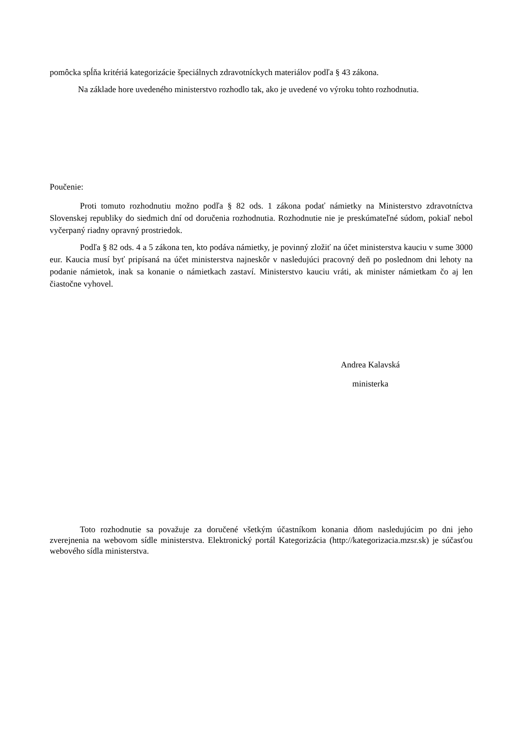pomôcka spĺňa kritériá kategorizácie špeciálnych zdravotníckych materiálov podľa § 43 zákona.
Na základe hore uvedeného ministerstvo rozhodlo tak, ako je uvedené vo výroku tohto rozhodnutia.
Poučenie:
Proti tomuto rozhodnutiu možno podľa § 82 ods. 1 zákona podať námietky na Ministerstvo zdravotníctva Slovenskej republiky do siedmich dní od doručenia rozhodnutia. Rozhodnutie nie je preskúmateľné súdom, pokiaľ nebol vyčerpaný riadny opravný prostriedok.
Podľa § 82 ods. 4 a 5 zákona ten, kto podáva námietky, je povinný zložiť na účet ministerstva kauciu v sume 3000 eur. Kaucia musí byť pripísaná na účet ministerstva najneskôr v nasledujúci pracovný deň po poslednom dni lehoty na podanie námietok, inak sa konanie o námietkach zastaví. Ministerstvo kauciu vráti, ak minister námietkam čo aj len čiastočne vyhovel.
Andrea Kalavská
ministerka
Toto rozhodnutie sa považuje za doručené všetkým účastníkom konania dňom nasledujúcim po dni jeho zverejnenia na webovom sídle ministerstva. Elektronický portál Kategorizácia (http://kategorizacia.mzsr.sk) je súčasťou webového sídla ministerstva.